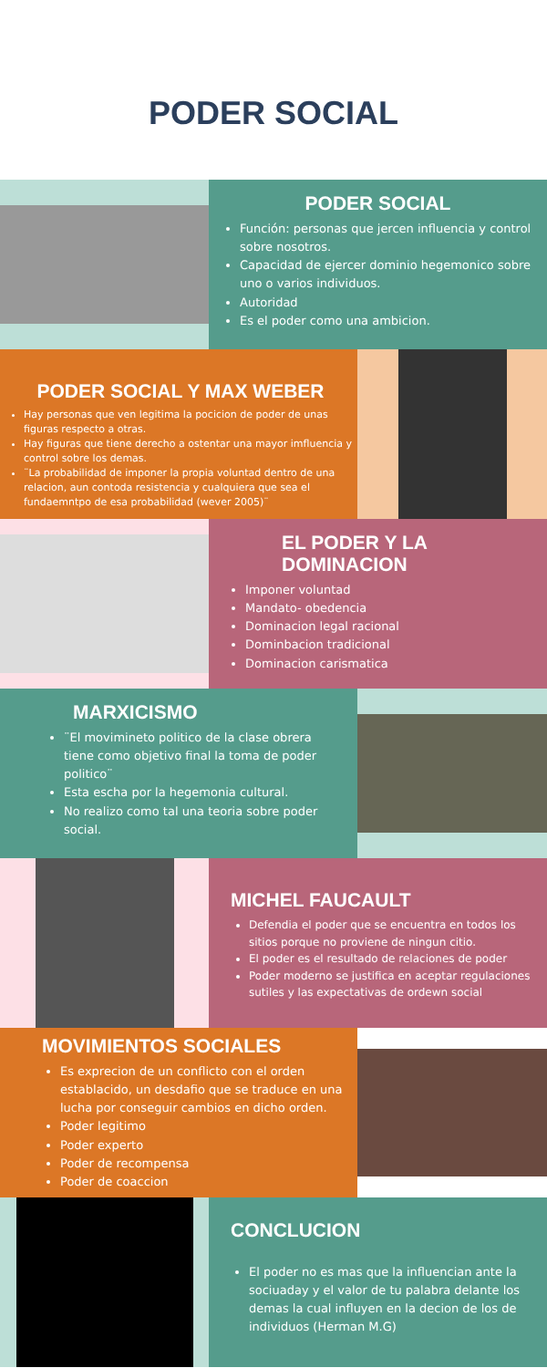PODER SOCIAL
PODER SOCIAL
Función: personas que jercen influencia y control sobre nosotros.
Capacidad de ejercer dominio hegemonico sobre uno o varios individuos.
Autoridad
Es el poder como una ambicion.
PODER SOCIAL Y MAX WEBER
Hay personas que ven legitima la pocicion de poder de unas figuras respecto a otras.
Hay figuras que tiene derecho a ostentar una mayor imfluencia y control sobre los demas.
¨La probabilidad de imponer la propia voluntad dentro de una relacion, aun contoda resistencia y cualquiera que sea el fundaemntpo de esa probabilidad (wever 2005)¨
EL PODER Y LA DOMINACION
Imponer voluntad
Mandato- obedencia
Dominacion legal racional
Dominbacion tradicional
Dominacion carismatica
MARXICISMO
¨El movimineto politico de la clase obrera tiene como objetivo final la toma de poder politico¨
Esta escha por la hegemonia cultural.
No realizo como tal una teoria sobre poder social.
MICHEL FAUCAULT
Defendia el poder que se encuentra en todos los sitios porque no proviene de ningun citio.
El poder es el resultado de relaciones de poder
Poder moderno se justifica en aceptar regulaciones sutiles y las expectativas de ordewn social
MOVIMIENTOS SOCIALES
Es exprecion de un conflicto con el orden establacido, un desdafio que se traduce en una lucha por conseguir cambios en dicho orden.
Poder legitimo
Poder experto
Poder de recompensa
Poder de coaccion
CONCLUCION
El poder no es mas que la influencian ante la sociuaday y el valor de tu palabra delante los demas la cual influyen en la decion de los de individuos (Herman M.G)